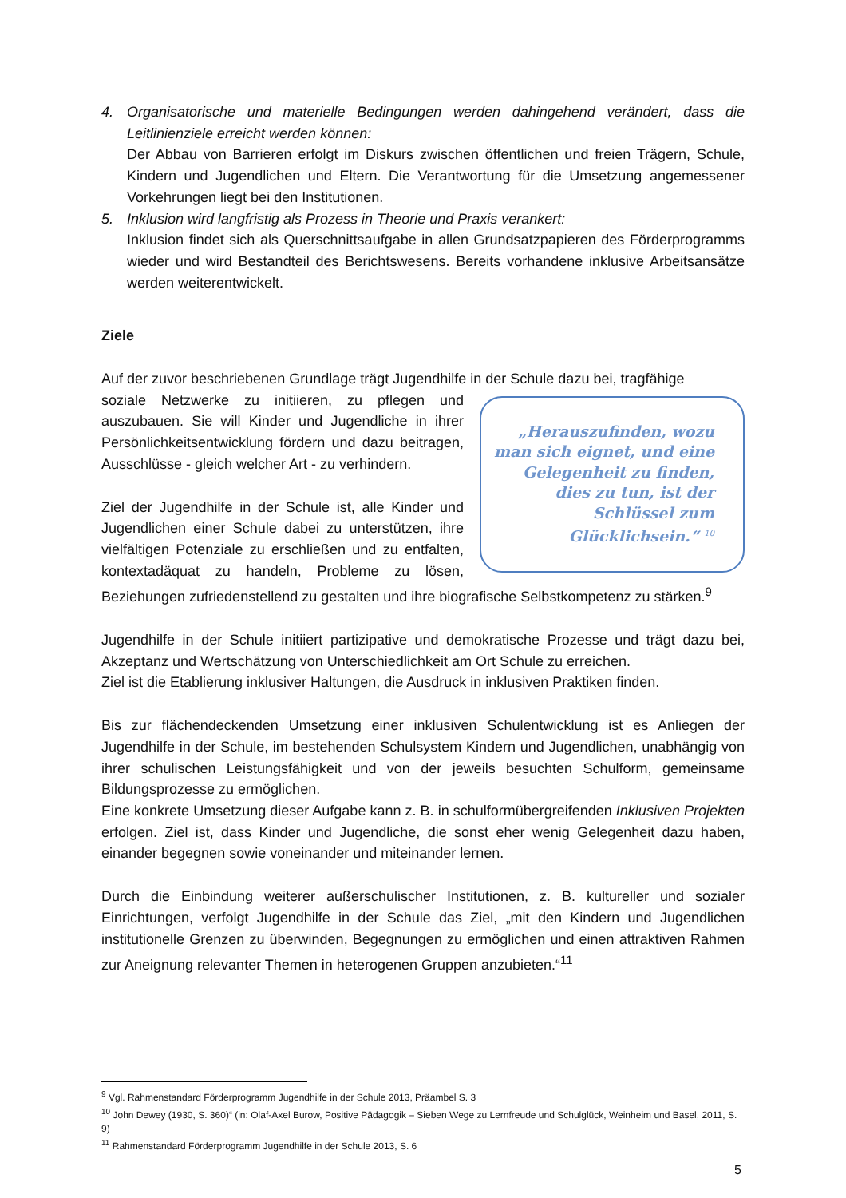4. Organisatorische und materielle Bedingungen werden dahingehend verändert, dass die Leitlinienziele erreicht werden können:
Der Abbau von Barrieren erfolgt im Diskurs zwischen öffentlichen und freien Trägern, Schule, Kindern und Jugendlichen und Eltern. Die Verantwortung für die Umsetzung angemessener Vorkehrungen liegt bei den Institutionen.
5. Inklusion wird langfristig als Prozess in Theorie und Praxis verankert:
Inklusion findet sich als Querschnittsaufgabe in allen Grundsatzpapieren des Förderprogramms wieder und wird Bestandteil des Berichtswesens. Bereits vorhandene inklusive Arbeitsansätze werden weiterentwickelt.
Ziele
Auf der zuvor beschriebenen Grundlage trägt Jugendhilfe in der Schule dazu bei, tragfähige
„Herauszufinden, wozu man sich eignet, und eine Gelegenheit zu finden, dies zu tun, ist der Schlüssel zum Glücklichsein.“ <sup>10</sup>
soziale Netzwerke zu initiieren, zu pflegen und auszubauen. Sie will Kinder und Jugendliche in ihrer Persönlichkeitsentwicklung fördern und dazu beitragen, Ausschlüsse - gleich welcher Art - zu verhindern.
Ziel der Jugendhilfe in der Schule ist, alle Kinder und Jugendlichen einer Schule dabei zu unterstützen, ihre vielfältigen Potenziale zu erschließen und zu entfalten, kontextadäquat zu handeln, Probleme zu lösen, Beziehungen zufriedenstellend zu gestalten und ihre biografische Selbstkompetenz zu stärken.<sup>9</sup>
Jugendhilfe in der Schule initiiert partizipative und demokratische Prozesse und trägt dazu bei, Akzeptanz und Wertschätzung von Unterschiedlichkeit am Ort Schule zu erreichen.
Ziel ist die Etablierung inklusiver Haltungen, die Ausdruck in inklusiven Praktiken finden.
Bis zur flächendeckenden Umsetzung einer inklusiven Schulentwicklung ist es Anliegen der Jugendhilfe in der Schule, im bestehenden Schulsystem Kindern und Jugendlichen, unabhängig von ihrer schulischen Leistungsfähigkeit und von der jeweils besuchten Schulform, gemeinsame Bildungsprozesse zu ermöglichen.
Eine konkrete Umsetzung dieser Aufgabe kann z. B. in schulformübergreifenden Inklusiven Projekten erfolgen. Ziel ist, dass Kinder und Jugendliche, die sonst eher wenig Gelegenheit dazu haben, einander begegnen sowie voneinander und miteinander lernen.
Durch die Einbindung weiterer außerschulischer Institutionen, z. B. kultureller und sozialer Einrichtungen, verfolgt Jugendhilfe in der Schule das Ziel, „mit den Kindern und Jugendlichen institutionelle Grenzen zu überwinden, Begegnungen zu ermöglichen und einen attraktiven Rahmen zur Aneignung relevanter Themen in heterogenen Gruppen anzubieten.“<sup>11</sup>
<sup>9</sup> Vgl. Rahmenstandard Förderprogramm Jugendhilfe in der Schule 2013, Präambel S. 3
<sup>10</sup> John Dewey (1930, S. 360)“ (in: Olaf-Axel Burow, Positive Pädagogik – Sieben Wege zu Lernfreude und Schulglück, Weinheim und Basel, 2011, S. 9)
<sup>11</sup> Rahmenstandard Förderprogramm Jugendhilfe in der Schule 2013, S. 6
5